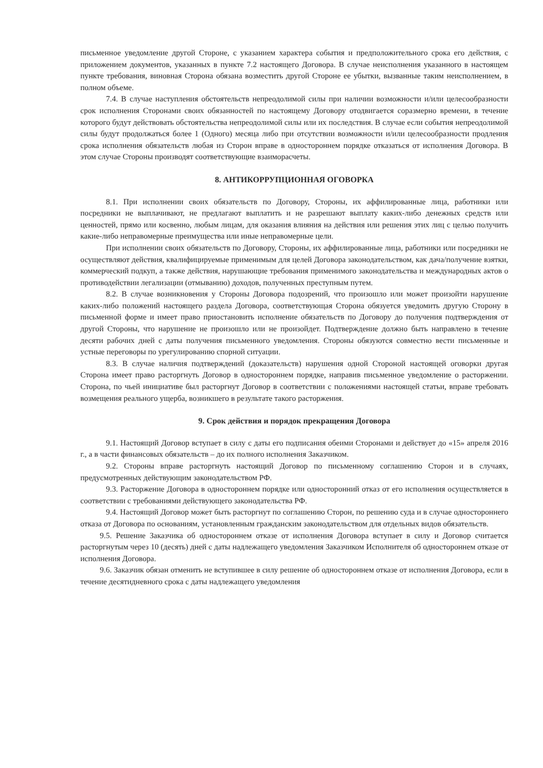письменное уведомление другой Стороне, с указанием характера события и предположительного срока его действия, с приложением документов, указанных в пункте 7.2 настоящего Договора. В случае неисполнения указанного в настоящем пункте требования, виновная Сторона обязана возместить другой Стороне ее убытки, вызванные таким неисполнением, в полном объеме.
7.4. В случае наступления обстоятельств непреодолимой силы при наличии возможности и/или целесообразности срок исполнения Сторонами своих обязанностей по настоящему Договору отодвигается соразмерно времени, в течение которого будут действовать обстоятельства непреодолимой силы или их последствия. В случае если события непреодолимой силы будут продолжаться более 1 (Одного) месяца либо при отсутствии возможности и/или целесообразности продления срока исполнения обязательств любая из Сторон вправе в одностороннем порядке отказаться от исполнения Договора. В этом случае Стороны производят соответствующие взаиморасчеты.
8. АНТИКОРРУПЦИОННАЯ ОГОВОРКА
8.1. При исполнении своих обязательств по Договору, Стороны, их аффилированные лица, работники или посредники не выплачивают, не предлагают выплатить и не разрешают выплату каких-либо денежных средств или ценностей, прямо или косвенно, любым лицам, для оказания влияния на действия или решения этих лиц с целью получить какие-либо неправомерные преимущества или иные неправомерные цели.
При исполнении своих обязательств по Договору, Стороны, их аффилированные лица, работники или посредники не осуществляют действия, квалифицируемые применимым для целей Договора законодательством, как дача/получение взятки, коммерческий подкуп, а также действия, нарушающие требования применимого законодательства и международных актов о противодействии легализации (отмыванию) доходов, полученных преступным путем.
8.2. В случае возникновения у Стороны Договора подозрений, что произошло или может произойти нарушение каких-либо положений настоящего раздела Договора, соответствующая Сторона обязуется уведомить другую Сторону в письменной форме и имеет право приостановить исполнение обязательств по Договору до получения подтверждения от другой Стороны, что нарушение не произошло или не произойдет. Подтверждение должно быть направлено в течение десяти рабочих дней с даты получения письменного уведомления. Стороны обязуются совместно вести письменные и устные переговоры по урегулированию спорной ситуации.
8.3. В случае наличия подтверждений (доказательств) нарушения одной Стороной настоящей оговорки другая Сторона имеет право расторгнуть Договор в одностороннем порядке, направив письменное уведомление о расторжении. Сторона, по чьей инициативе был расторгнут Договор в соответствии с положениями настоящей статьи, вправе требовать возмещения реального ущерба, возникшего в результате такого расторжения.
9. Срок действия и порядок прекращения Договора
9.1. Настоящий Договор вступает в силу с даты его подписания обеими Сторонами и действует до «15» апреля 2016 г., а в части финансовых обязательств – до их полного исполнения Заказчиком.
9.2. Стороны вправе расторгнуть настоящий Договор по письменному соглашению Сторон и в случаях, предусмотренных действующим законодательством РФ.
9.3. Расторжение Договора в одностороннем порядке или односторонний отказ от его исполнения осуществляется в соответствии с требованиями действующего законодательства РФ.
9.4. Настоящий Договор может быть расторгнут по соглашению Сторон, по решению суда и в случае одностороннего отказа от Договора по основаниям, установленным гражданским законодательством для отдельных видов обязательств.
9.5. Решение Заказчика об одностороннем отказе от исполнения Договора вступает в силу и Договор считается расторгнутым через 10 (десять) дней с даты надлежащего уведомления Заказчиком Исполнителя об одностороннем отказе от исполнения Договора.
9.6. Заказчик обязан отменить не вступившее в силу решение об одностороннем отказе от исполнения Договора, если в течение десятидневного срока с даты надлежащего уведомления